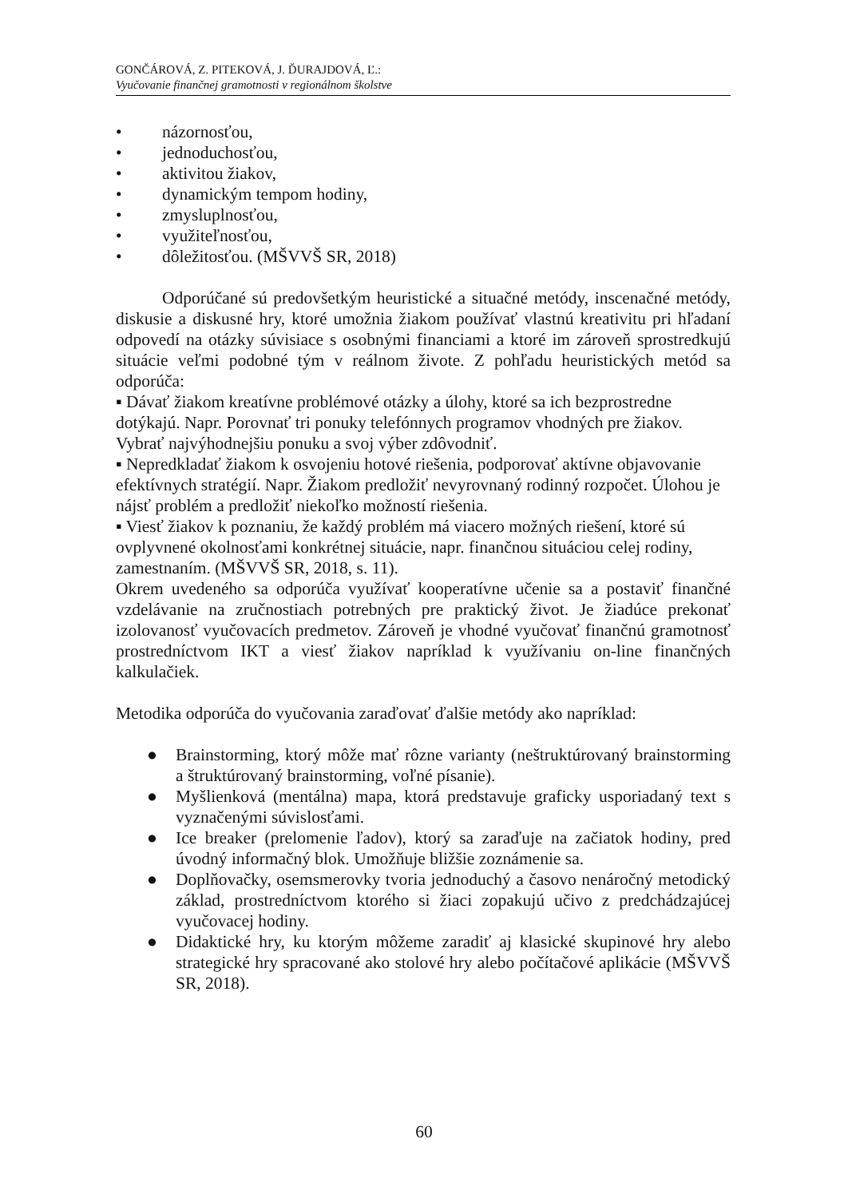GONČÁROVÁ, Z. PITEKOVÁ, J. ĎURAJDOVÁ, Ľ.:
Vyučovanie finančnej gramotnosti v regionálnom školstve
• názornosťou,
• jednoduchosťou,
• aktivitou žiakov,
• dynamickým tempom hodiny,
• zmysluplnosťou,
• využiteľnosťou,
• dôležitosťou. (MŠVVŠ SR, 2018)
Odporúčané sú predovšetkým heuristické a situačné metódy, inscenačné metódy, diskusie a diskusné hry, ktoré umožnia žiakom používať vlastnú kreativitu pri hľadaní odpovedí na otázky súvisiace s osobnými financiami a ktoré im zároveň sprostredkujú situácie veľmi podobné tým v reálnom živote. Z pohľadu heuristických metód sa odporúča:
▪ Dávať žiakom kreatívne problémové otázky a úlohy, ktoré sa ich bezprostredne dotýkajú. Napr. Porovnať tri ponuky telefónnych programov vhodných pre žiakov. Vybrať najvýhodnejšiu ponuku a svoj výber zdôvodniť.
▪ Nepredkladať žiakom k osvojeniu hotové riešenia, podporovať aktívne objavovanie efektívnych stratégií. Napr. Žiakom predložiť nevyrovnaný rodinný rozpočet. Úlohou je nájsť problém a predložiť niekoľko možností riešenia.
▪ Viesť žiakov k poznaniu, že každý problém má viacero možných riešení, ktoré sú ovplyvnené okolnosťami konkrétnej situácie, napr. finančnou situáciou celej rodiny, zamestnaním. (MŠVVŠ SR, 2018, s. 11).
Okrem uvedeného sa odporúča využívať kooperatívne učenie sa a postaviť finančné vzdelávanie na zručnostiach potrebných pre praktický život. Je žiadúce prekonať izolovanosť vyučovacích predmetov. Zároveň je vhodné vyučovať finančnú gramotnosť prostredníctvom IKT a viesť žiakov napríklad k využívaniu on-line finančných kalkulačiek.
Metodika odporúča do vyučovania zaraďovať ďalšie metódy ako napríklad:
● Brainstorming, ktorý môže mať rôzne varianty (neštruktúrovaný brainstorming a štruktúrovaný brainstorming, voľné písanie).
● Myšlienková (mentálna) mapa, ktorá predstavuje graficky usporiadaný text s vyznačenými súvislosťami.
● Ice breaker (prelomenie ľadov), ktorý sa zaraďuje na začiatok hodiny, pred úvodný informačný blok. Umožňuje bližšie zoznámenie sa.
● Doplňovačky, osemsmerovky tvoria jednoduchý a časovo nenáročný metodický základ, prostredníctvom ktorého si žiaci zopakujú učivo z predchádzajúcej vyučovacej hodiny.
● Didaktické hry, ku ktorým môžeme zaradiť aj klasické skupinové hry alebo strategické hry spracované ako stolové hry alebo počítačové aplikácie (MŠVVŠ SR, 2018).
60